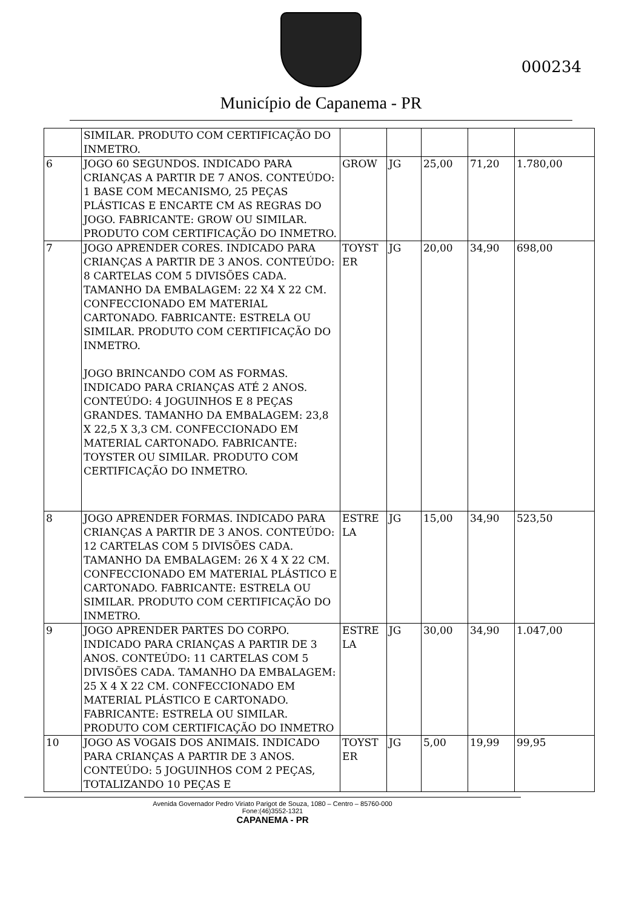Município de Capanema - PR
000234
| | SIMILAR. PRODUTO COM CERTIFICAÇÃO DO INMETRO. | | | | | |
| 6 | JOGO 60 SEGUNDOS. INDICADO PARA CRIANÇAS A PARTIR DE 7 ANOS. CONTEÚDO: 1 BASE COM MECANISMO, 25 PEÇAS PLÁSTICAS E ENCARTE CM AS REGRAS DO JOGO. FABRICANTE: GROW OU SIMILAR. PRODUTO COM CERTIFICAÇÃO DO INMETRO. | GROW | JG | 25,00 | 71,20 | 1.780,00 |
| 7 | JOGO APRENDER CORES. INDICADO PARA CRIANÇAS A PARTIR DE 3 ANOS. CONTEÚDO: 8 CARTELAS COM 5 DIVISÕES CADA. TAMANHO DA EMBALAGEM: 22 X4 X 22 CM. CONFECCIONADO EM MATERIAL CARTONADO. FABRICANTE: ESTRELA OU SIMILAR. PRODUTO COM CERTIFICAÇÃO DO INMETRO. JOGO BRINCANDO COM AS FORMAS. INDICADO PARA CRIANÇAS ATÉ 2 ANOS. CONTEÚDO: 4 JOGUINHOS E 8 PEÇAS GRANDES. TAMANHO DA EMBALAGEM: 23,8 X 22,5 X 3,3 CM. CONFECCIONADO EM MATERIAL CARTONADO. FABRICANTE: TOYSTER OU SIMILAR. PRODUTO COM CERTIFICAÇÃO DO INMETRO. | TOYST ER | JG | 20,00 | 34,90 | 698,00 |
| 8 | JOGO APRENDER FORMAS. INDICADO PARA CRIANÇAS A PARTIR DE 3 ANOS. CONTEÚDO: 12 CARTELAS COM 5 DIVISÕES CADA. TAMANHO DA EMBALAGEM: 26 X 4 X 22 CM. CONFECCIONADO EM MATERIAL PLÁSTICO E CARTONADO. FABRICANTE: ESTRELA OU SIMILAR. PRODUTO COM CERTIFICAÇÃO DO INMETRO. | ESTRE LA | JG | 15,00 | 34,90 | 523,50 |
| 9 | JOGO APRENDER PARTES DO CORPO. INDICADO PARA CRIANÇAS A PARTIR DE 3 ANOS. CONTEÚDO: 11 CARTELAS COM 5 DIVISÕES CADA. TAMANHO DA EMBALAGEM: 25 X 4 X 22 CM. CONFECCIONADO EM MATERIAL PLÁSTICO E CARTONADO. FABRICANTE: ESTRELA OU SIMILAR. PRODUTO COM CERTIFICAÇÃO DO INMETRO | ESTRE LA | JG | 30,00 | 34,90 | 1.047,00 |
| 10 | JOGO AS VOGAIS DOS ANIMAIS. INDICADO PARA CRIANÇAS A PARTIR DE 3 ANOS. CONTEÚDO: 5 JOGUINHOS COM 2 PEÇAS, TOTALIZANDO 10 PEÇAS E | TOYST ER | JG | 5,00 | 19,99 | 99,95 |
Avenida Governador Pedro Viriato Parigot de Souza, 1080 – Centro – 85760-000
Fone:(46)3552-1321
CAPANEMA - PR